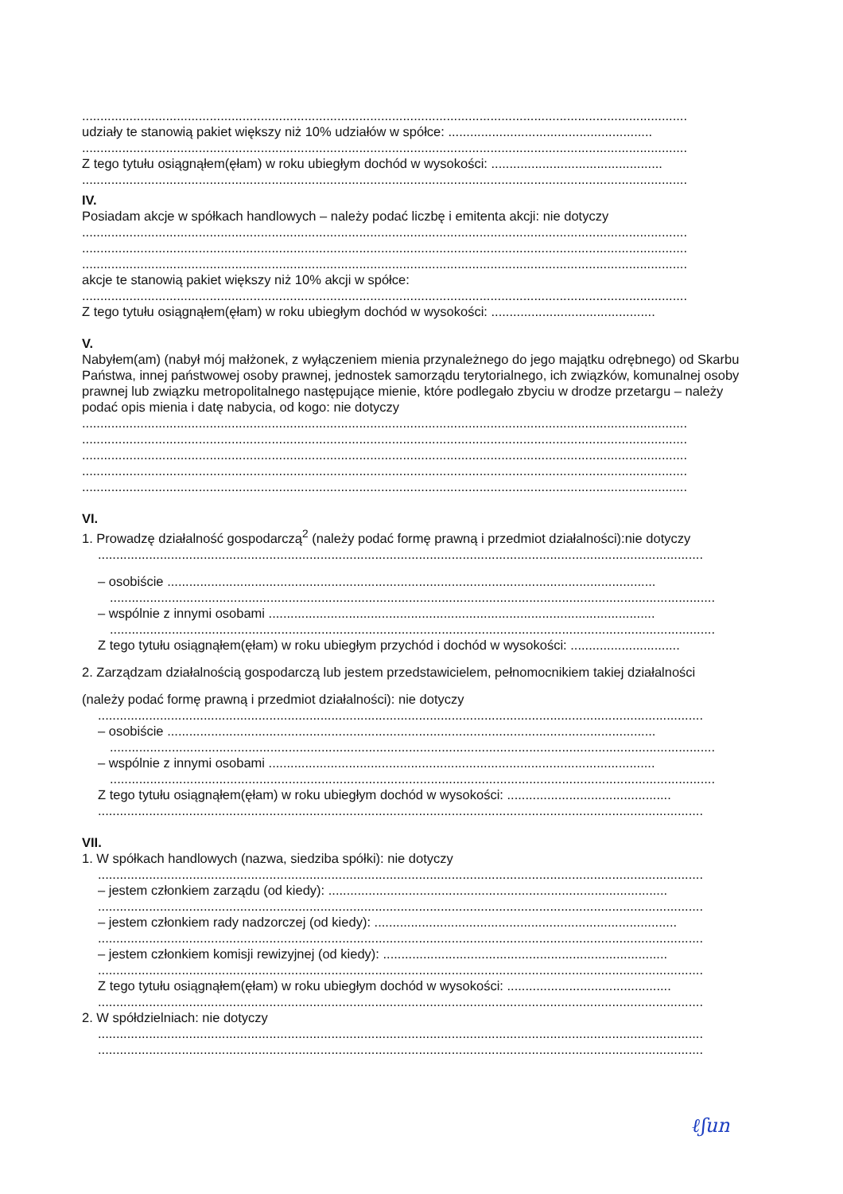......................................................................................................................................................................
udziały te stanowią pakiet większy niż 10% udziałów w spółce: ........................................................
......................................................................................................................................................................
Z tego tytułu osiągnąłem(ęłam) w roku ubiegłym dochód w wysokości: ...............................................
......................................................................................................................................................................
IV.
Posiadam akcje w spółkach handlowych – należy podać liczbę i emitenta akcji: nie dotyczy
......................................................................................................................................................................
......................................................................................................................................................................
......................................................................................................................................................................
akcje te stanowią pakiet większy niż 10% akcji w spółce:
......................................................................................................................................................................
Z tego tytułu osiągnąłem(ęłam) w roku ubiegłym dochód w wysokości: .............................................
V.
Nabyłem(am) (nabył mój małżonek, z wyłączeniem mienia przynależnego do jego majątku odrębnego) od Skarbu Państwa, innej państwowej osoby prawnej, jednostek samorządu terytorialnego, ich związków, komunalnej osoby prawnej lub związku metropolitalnego następujące mienie, które podlegało zbyciu w drodze przetargu – należy podać opis mienia i datę nabycia, od kogo: nie dotyczy
......................................................................................................................................................................
......................................................................................................................................................................
......................................................................................................................................................................
......................................................................................................................................................................
......................................................................................................................................................................
VI.
1. Prowadzę działalność gospodarczą<sup>2</sup> (należy podać formę prawną i przedmiot działalności):nie dotyczy
......................................................................................................................................................................
– osobiście ......................................................................................................................................
......................................................................................................................................................................
– wspólnie z innymi osobami ..........................................................................................................
......................................................................................................................................................................
Z tego tytułu osiągnąłem(ęłam) w roku ubiegłym przychód i dochód w wysokości: ..............................
2. Zarządzam działalnością gospodarczą lub jestem przedstawicielem, pełnomocnikiem takiej działalności
(należy podać formę prawną i przedmiot działalności): nie dotyczy
......................................................................................................................................................................
– osobiście ......................................................................................................................................
......................................................................................................................................................................
– wspólnie z innymi osobami ..........................................................................................................
......................................................................................................................................................................
Z tego tytułu osiągnąłem(ęłam) w roku ubiegłym dochód w wysokości: .............................................
......................................................................................................................................................................
VII.
1. W spółkach handlowych (nazwa, siedziba spółki): nie dotyczy
......................................................................................................................................................................
– jestem członkiem zarządu (od kiedy): .............................................................................................
......................................................................................................................................................................
– jestem członkiem rady nadzorczej (od kiedy): ...................................................................................
......................................................................................................................................................................
– jestem członkiem komisji rewizyjnej (od kiedy): ..............................................................................
......................................................................................................................................................................
Z tego tytułu osiągnąłem(ęłam) w roku ubiegłym dochód w wysokości: .............................................
......................................................................................................................................................................
2. W spółdzielniach: nie dotyczy
......................................................................................................................................................................
......................................................................................................................................................................
ℓʃun